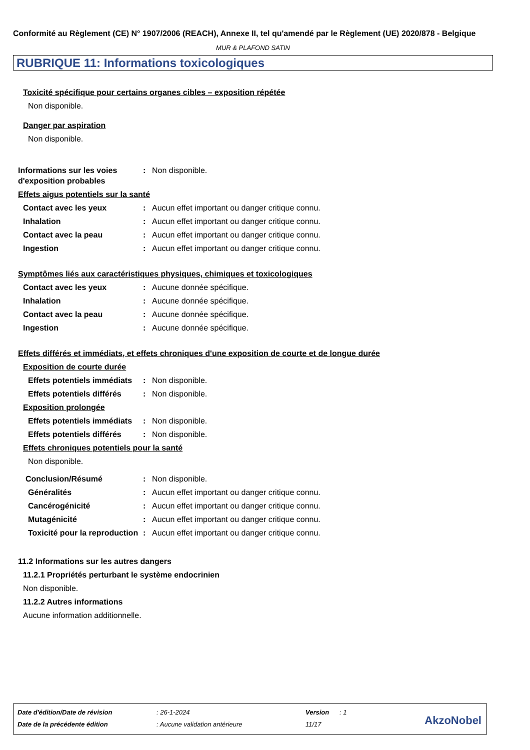Conformité au Règlement (CE) N° 1907/2006 (REACH), Annexe II, tel qu'amendé par le Règlement (UE) 2020/878 - Belgique
MUR & PLAFOND SATIN
RUBRIQUE 11: Informations toxicologiques
Toxicité spécifique pour certains organes cibles – exposition répétée
Non disponible.
Danger par aspiration
Non disponible.
Informations sur les voies d'exposition probables: Non disponible.
Effets aigus potentiels sur la santé
Contact avec les yeux: Aucun effet important ou danger critique connu.
Inhalation: Aucun effet important ou danger critique connu.
Contact avec la peau: Aucun effet important ou danger critique connu.
Ingestion: Aucun effet important ou danger critique connu.
Symptômes liés aux caractéristiques physiques, chimiques et toxicologiques
Contact avec les yeux: Aucune donnée spécifique.
Inhalation: Aucune donnée spécifique.
Contact avec la peau: Aucune donnée spécifique.
Ingestion: Aucune donnée spécifique.
Effets différés et immédiats, et effets chroniques d'une exposition de courte et de longue durée
Exposition de courte durée
Effets potentiels immédiats: Non disponible.
Effets potentiels différés: Non disponible.
Exposition prolongée
Effets potentiels immédiats: Non disponible.
Effets potentiels différés: Non disponible.
Effets chroniques potentiels pour la santé
Non disponible.
Conclusion/Résumé: Non disponible.
Généralités: Aucun effet important ou danger critique connu.
Cancérogénicité: Aucun effet important ou danger critique connu.
Mutagénicité: Aucun effet important ou danger critique connu.
Toxicité pour la reproduction: Aucun effet important ou danger critique connu.
11.2 Informations sur les autres dangers
11.2.1 Propriétés perturbant le système endocrinien
Non disponible.
11.2.2 Autres informations
Aucune information additionnelle.
| Date d'édition/Date de révision | : 26-1-2024 | Version | : 1 |
| Date de la précédente édition | : Aucune validation antérieure | 11/17 | |
AkzoNobel